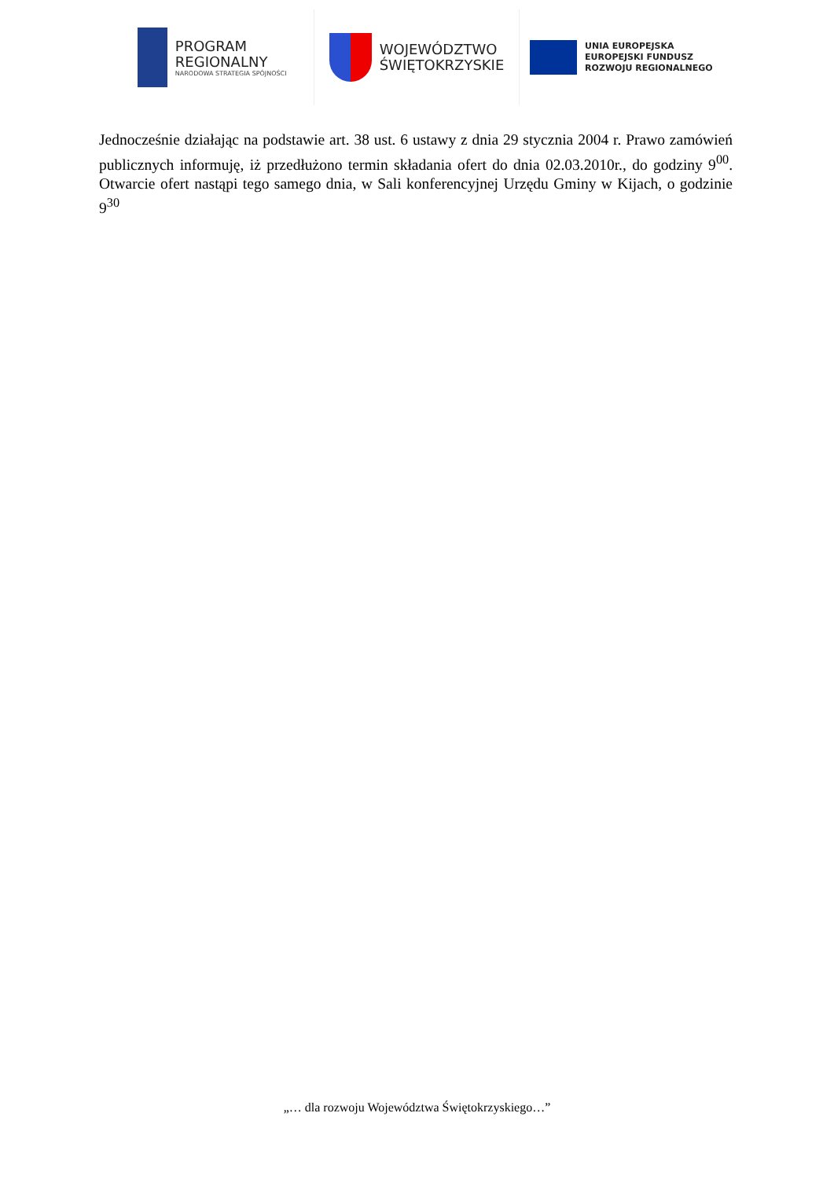PROGRAM
REGIONALNY
NARODOWA STRATEGIA SPÓJNOŚCI
WOJEWÓDZTWO
ŚWIĘTOKRZYSKIE
UNIA EUROPEJSKA
EUROPEJSKI FUNDUSZ
ROZWOJU REGIONALNEGO
Jednocześnie działając na podstawie art. 38 ust. 6 ustawy z dnia 29 stycznia 2004 r. Prawo zamówień publicznych informuję, iż przedłużono termin składania ofert do dnia 02.03.2010r., do godziny 9<sup>00</sup>. Otwarcie ofert nastąpi tego samego dnia, w Sali konferencyjnej Urzędu Gminy w Kijach, o godzinie 9<sup>30</sup>
„… dla rozwoju Województwa Świętokrzyskiego…”